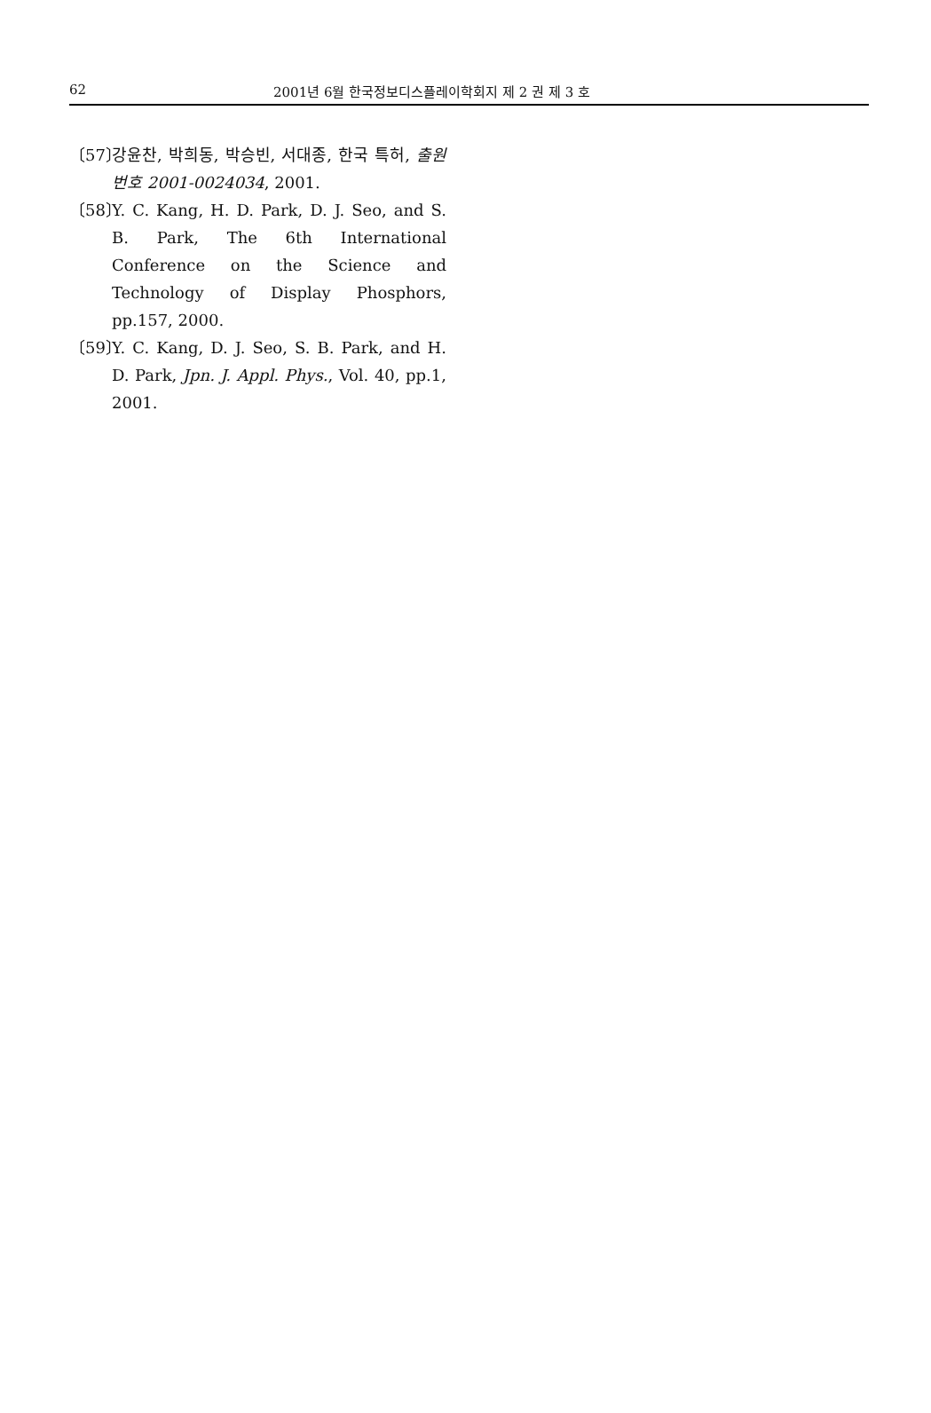62 2001년 6월 한국정보디스플레이학회지 제 2 권 제 3 호
〔57〕 강윤찬, 박희동, 박승빈, 서대종, 한국 특허, 출원번호 2001-0024034, 2001.
〔58〕 Y. C. Kang, H. D. Park, D. J. Seo, and S. B. Park, The 6th International Conference on the Science and Technology of Display Phosphors, pp.157, 2000.
〔59〕 Y. C. Kang, D. J. Seo, S. B. Park, and H. D. Park, Jpn. J. Appl. Phys., Vol. 40, pp.1, 2001.